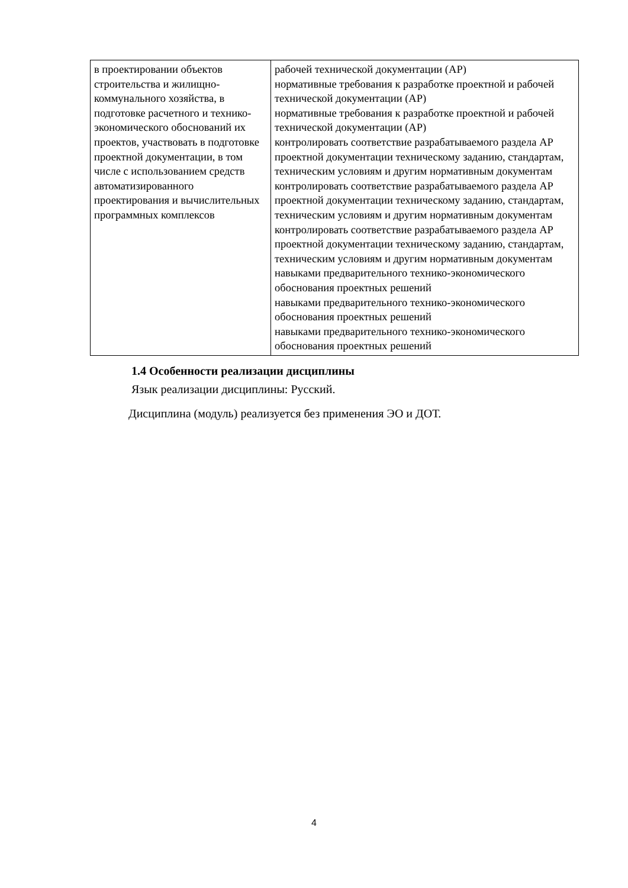| в проектировании объектов строительства и жилищно-коммунального хозяйства, в подготовке расчетного и технико-экономического обоснований их проектов, участвовать в подготовке проектной документации, в том числе с использованием средств автоматизированного проектирования и вычислительных программных комплексов | рабочей технической документации (АР) нормативные требования к разработке проектной и рабочей технической документации (АР) нормативные требования к разработке проектной и рабочей технической документации (АР) контролировать соответствие разрабатываемого раздела АР проектной документации техническому заданию, стандартам, техническим условиям и другим нормативным документам контролировать соответствие разрабатываемого раздела АР проектной документации техническому заданию, стандартам, техническим условиям и другим нормативным документам контролировать соответствие разрабатываемого раздела АР проектной документации техническому заданию, стандартам, техническим условиям и другим нормативным документам навыками предварительного технико-экономического обоснования проектных решений навыками предварительного технико-экономического обоснования проектных решений навыками предварительного технико-экономического обоснования проектных решений |
1.4 Особенности реализации дисциплины
Язык реализации дисциплины: Русский.
Дисциплина (модуль) реализуется без применения ЭО и ДОТ.
4